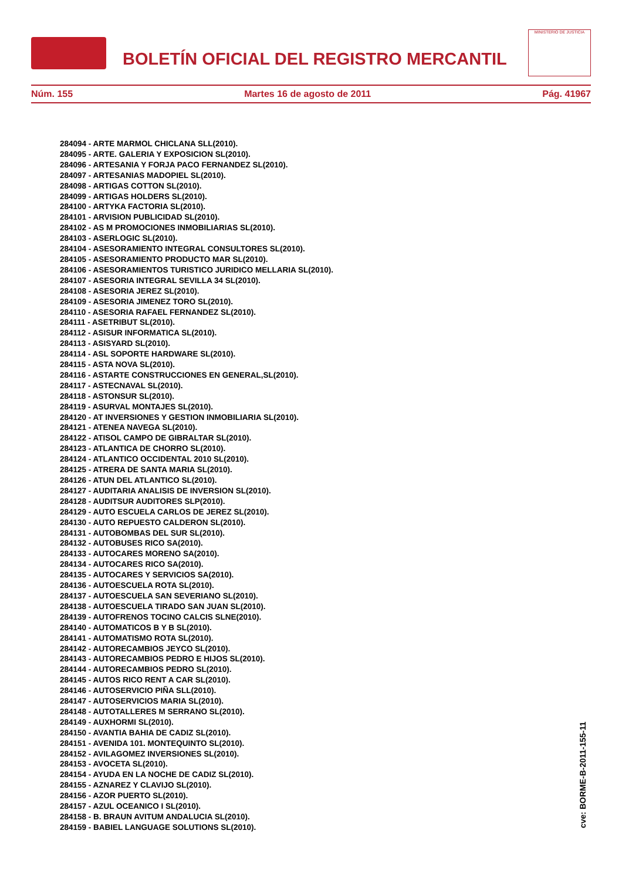BOLETÍN OFICIAL DEL REGISTRO MERCANTIL
MINISTERIO DE JUSTICIA
Núm. 155 Martes 16 de agosto de 2011 Pág. 41967
284094 - ARTE MARMOL CHICLANA SLL(2010).
284095 - ARTE. GALERIA Y EXPOSICION SL(2010).
284096 - ARTESANIA Y FORJA PACO FERNANDEZ SL(2010).
284097 - ARTESANIAS MADOPIEL SL(2010).
284098 - ARTIGAS COTTON SL(2010).
284099 - ARTIGAS HOLDERS SL(2010).
284100 - ARTYKA FACTORIA SL(2010).
284101 - ARVISION PUBLICIDAD SL(2010).
284102 - AS M PROMOCIONES INMOBILIARIAS SL(2010).
284103 - ASERLOGIC SL(2010).
284104 - ASESORAMIENTO INTEGRAL CONSULTORES SL(2010).
284105 - ASESORAMIENTO PRODUCTO MAR SL(2010).
284106 - ASESORAMIENTOS TURISTICO JURIDICO MELLARIA SL(2010).
284107 - ASESORIA INTEGRAL SEVILLA 34 SL(2010).
284108 - ASESORIA JEREZ SL(2010).
284109 - ASESORIA JIMENEZ TORO SL(2010).
284110 - ASESORIA RAFAEL FERNANDEZ SL(2010).
284111 - ASETRIBUT SL(2010).
284112 - ASISUR INFORMATICA SL(2010).
284113 - ASISYARD SL(2010).
284114 - ASL SOPORTE HARDWARE SL(2010).
284115 - ASTA NOVA SL(2010).
284116 - ASTARTE CONSTRUCCIONES EN GENERAL,SL(2010).
284117 - ASTECNAVAL SL(2010).
284118 - ASTONSUR SL(2010).
284119 - ASURVAL MONTAJES SL(2010).
284120 - AT INVERSIONES Y GESTION INMOBILIARIA SL(2010).
284121 - ATENEA NAVEGA SL(2010).
284122 - ATISOL CAMPO DE GIBRALTAR SL(2010).
284123 - ATLANTICA DE CHORRO SL(2010).
284124 - ATLANTICO OCCIDENTAL 2010 SL(2010).
284125 - ATRERA DE SANTA MARIA SL(2010).
284126 - ATUN DEL ATLANTICO SL(2010).
284127 - AUDITARIA ANALISIS DE INVERSION SL(2010).
284128 - AUDITSUR AUDITORES SLP(2010).
284129 - AUTO ESCUELA CARLOS DE JEREZ SL(2010).
284130 - AUTO REPUESTO CALDERON SL(2010).
284131 - AUTOBOMBAS DEL SUR SL(2010).
284132 - AUTOBUSES RICO SA(2010).
284133 - AUTOCARES MORENO SA(2010).
284134 - AUTOCARES RICO SA(2010).
284135 - AUTOCARES Y SERVICIOS SA(2010).
284136 - AUTOESCUELA ROTA SL(2010).
284137 - AUTOESCUELA SAN SEVERIANO SL(2010).
284138 - AUTOESCUELA TIRADO SAN JUAN SL(2010).
284139 - AUTOFRENOS TOCINO CALCIS SLNE(2010).
284140 - AUTOMATICOS B Y B SL(2010).
284141 - AUTOMATISMO ROTA SL(2010).
284142 - AUTORECAMBIOS JEYCO SL(2010).
284143 - AUTORECAMBIOS PEDRO E HIJOS SL(2010).
284144 - AUTORECAMBIOS PEDRO SL(2010).
284145 - AUTOS RICO RENT A CAR SL(2010).
284146 - AUTOSERVICIO PIÑA SLL(2010).
284147 - AUTOSERVICIOS MARIA SL(2010).
284148 - AUTOTALLERES M SERRANO SL(2010).
284149 - AUXHORMI SL(2010).
284150 - AVANTIA BAHIA DE CADIZ SL(2010).
284151 - AVENIDA 101. MONTEQUINTO SL(2010).
284152 - AVILAGOMEZ INVERSIONES SL(2010).
284153 - AVOCETA SL(2010).
284154 - AYUDA EN LA NOCHE DE CADIZ SL(2010).
284155 - AZNAREZ Y CLAVIJO SL(2010).
284156 - AZOR PUERTO SL(2010).
284157 - AZUL OCEANICO I SL(2010).
284158 - B. BRAUN AVITUM ANDALUCIA SL(2010).
284159 - BABIEL LANGUAGE SOLUTIONS SL(2010).
cve: BORME-B-2011-155-11